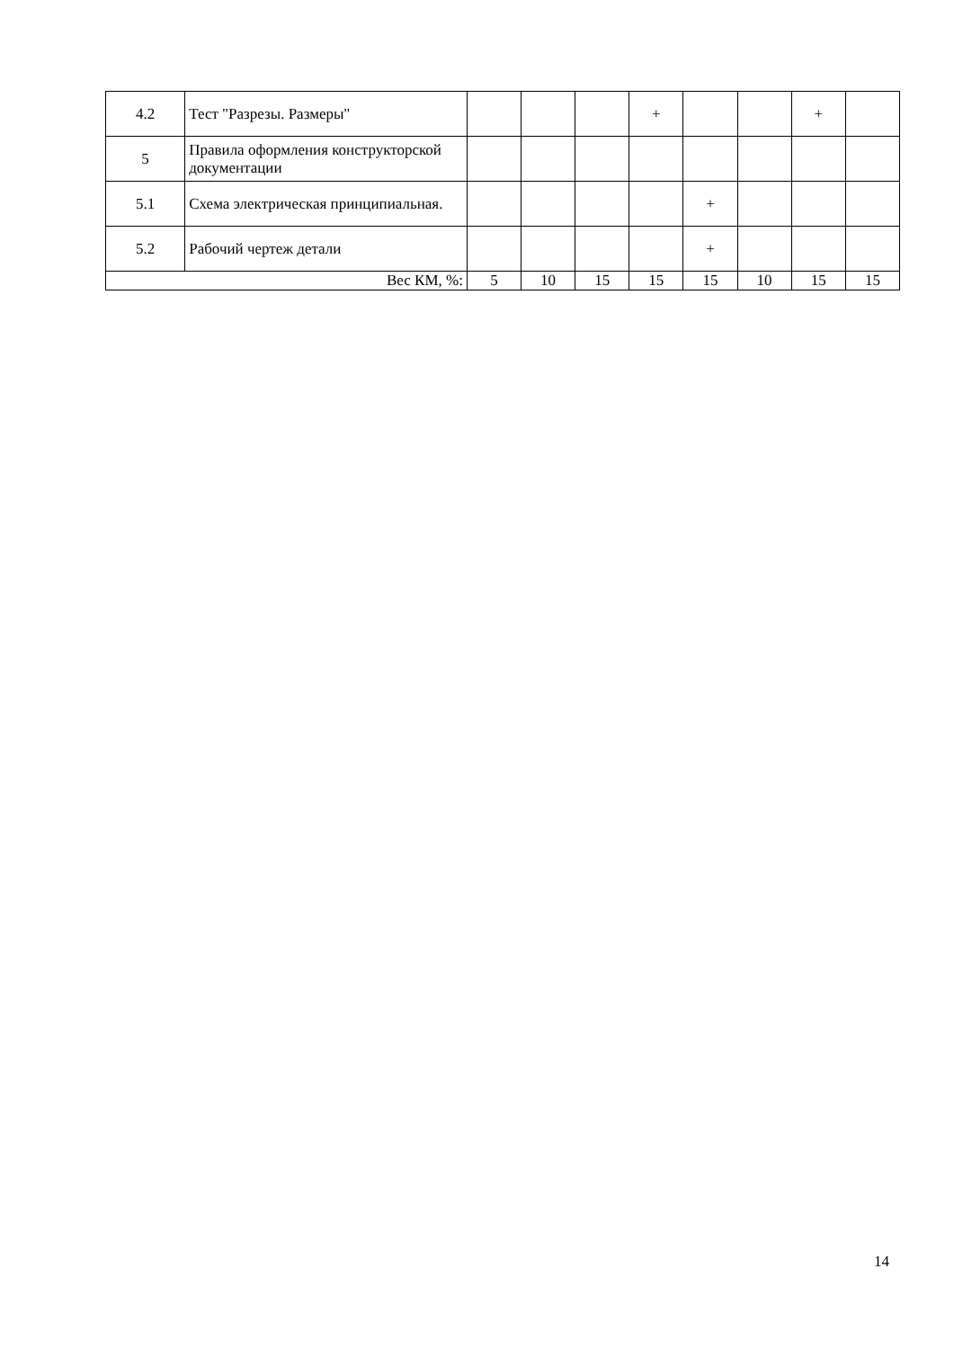| 4.2 | Тест "Разрезы. Размеры" | | | | + | | | + | |
| 5 | Правила оформления конструкторской документации | | | | | | | | |
| 5.1 | Схема электрическая принципиальная. | | | | | + | | | |
| 5.2 | Рабочий чертеж детали | | | | | + | | | |
| Вес КМ, %: | | 5 | 10 | 15 | 15 | 15 | 10 | 15 | 15 |
14